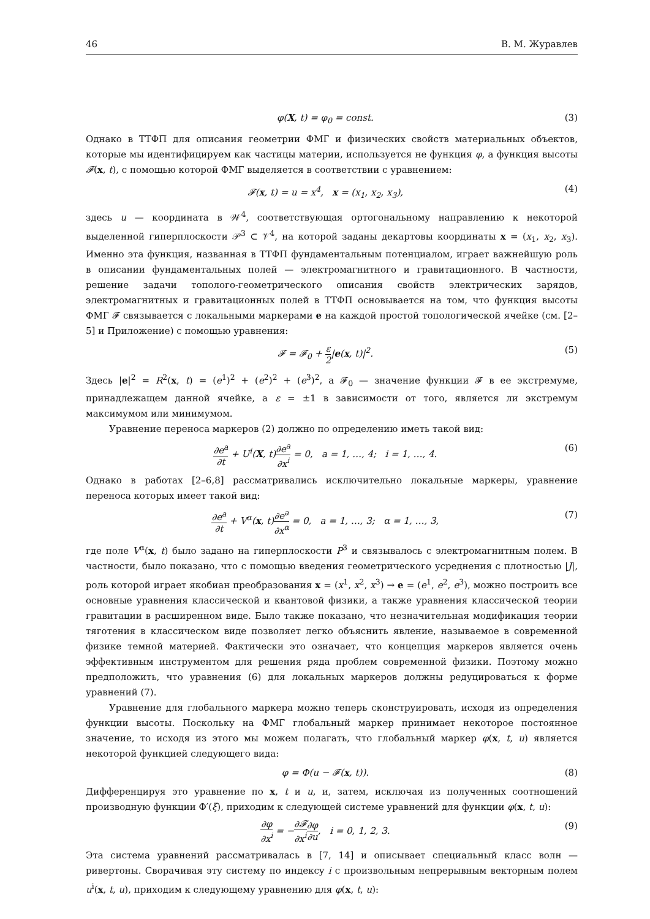46 В. М. Журавлев
φ(X, t) = φ<sub>0</sub> = const. (3)
Однако в ТТФП для описания геометрии ФМГ и физических свойств материальных объектов, которые мы идентифицируем как частицы материи, используется не функция φ, а функция высоты 𝓕(x, t), с помощью которой ФМГ выделяется в соответствии с уравнением:
𝓕(x, t) = u = x<sup>4</sup>, x = (x<sub>1</sub>, x<sub>2</sub>, x<sub>3</sub>), (4)
здесь u — координата в 𝒲<sup>4</sup>, соответствующая ортогональному направлению к некоторой выделенной гиперплоскости 𝒫<sup>3</sup> ⊂ 𝒱<sup>4</sup>, на которой заданы декартовы координаты x = (x<sub>1</sub>, x<sub>2</sub>, x<sub>3</sub>). Именно эта функция, названная в ТТФП фундаментальным потенциалом, играет важнейшую роль в описании фундаментальных полей — электромагнитного и гравитационного. В частности, решение задачи тополого-геометрического описания свойств электрических зарядов, электромагнитных и гравитационных полей в ТТФП основывается на том, что функция высоты ФМГ 𝓕 связывается с локальными маркерами e на каждой простой топологической ячейке (см. [2–5] и Приложение) с помощью уравнения:
𝓕 = 𝓕<sub>0</sub> + ε 2|e(x, t)|<sup>2</sup>. (5)
Здесь |e|<sup>2</sup> = R<sup>2</sup>(x, t) = (e<sup>1</sup>)<sup>2</sup> + (e<sup>2</sup>)<sup>2</sup> + (e<sup>3</sup>)<sup>2</sup>, а 𝓕<sub>0</sub> — значение функции 𝓕 в ее экстремуме, принадлежащем данной ячейке, а ε = ±1 в зависимости от того, является ли экстремум максимумом или минимумом.
Уравнение переноса маркеров (2) должно по определению иметь такой вид:
∂e<sup>a</sup> ∂t + U<sup>i</sup>(X, t)∂e<sup>a</sup> ∂x<sup>i</sup> = 0, a = 1, …, 4; i = 1, …, 4. (6)
Однако в работах [2–6,8] рассматривались исключительно локальные маркеры, уравнение переноса которых имеет такой вид:
∂e<sup>a</sup> ∂t + V<sup>α</sup>(x, t)∂e<sup>a</sup> ∂x<sup>α</sup> = 0, a = 1, …, 3; α = 1, …, 3, (7)
где поле V<sup>α</sup>(x, t) было задано на гиперплоскости P<sup>3</sup> и связывалось с электромагнитным полем. В частности, было показано, что с помощью введения геометрического усреднения с плотностью |J|, роль которой играет якобиан преобразования x = (x<sup>1</sup>, x<sup>2</sup>, x<sup>3</sup>) → e = (e<sup>1</sup>, e<sup>2</sup>, e<sup>3</sup>), можно построить все основные уравнения классической и квантовой физики, а также уравнения классической теории гравитации в расширенном виде. Было также показано, что незначительная модификация теории тяготения в классическом виде позволяет легко объяснить явление, называемое в современной физике темной материей. Фактически это означает, что концепция маркеров является очень эффективным инструментом для решения ряда проблем современной физики. Поэтому можно предположить, что уравнения (6) для локальных маркеров должны редуцироваться к форме уравнений (7).
Уравнение для глобального маркера можно теперь сконструировать, исходя из определения функции высоты. Поскольку на ФМГ глобальный маркер принимает некоторое постоянное значение, то исходя из этого мы можем полагать, что глобальный маркер φ(x, t, u) является некоторой функцией следующего вида:
φ = Φ(u − 𝓕(x, t)). (8)
Дифференцируя это уравнение по x, t и u, и, затем, исключая из полученных соотношений производную функции Φ′(ξ), приходим к следующей системе уравнений для функции φ(x, t, u):
∂φ ∂x<sup>i</sup> = −∂𝓕 ∂x<sup>i</sup>∂φ ∂u, i = 0, 1, 2, 3. (9)
Эта система уравнений рассматривалась в [7, 14] и описывает специальный класс волн — ривертоны. Сворачивая эту систему по индексу i с произвольным непрерывным векторным полем u<sup>i</sup>(x, t, u), приходим к следующему уравнению для φ(x, t, u):